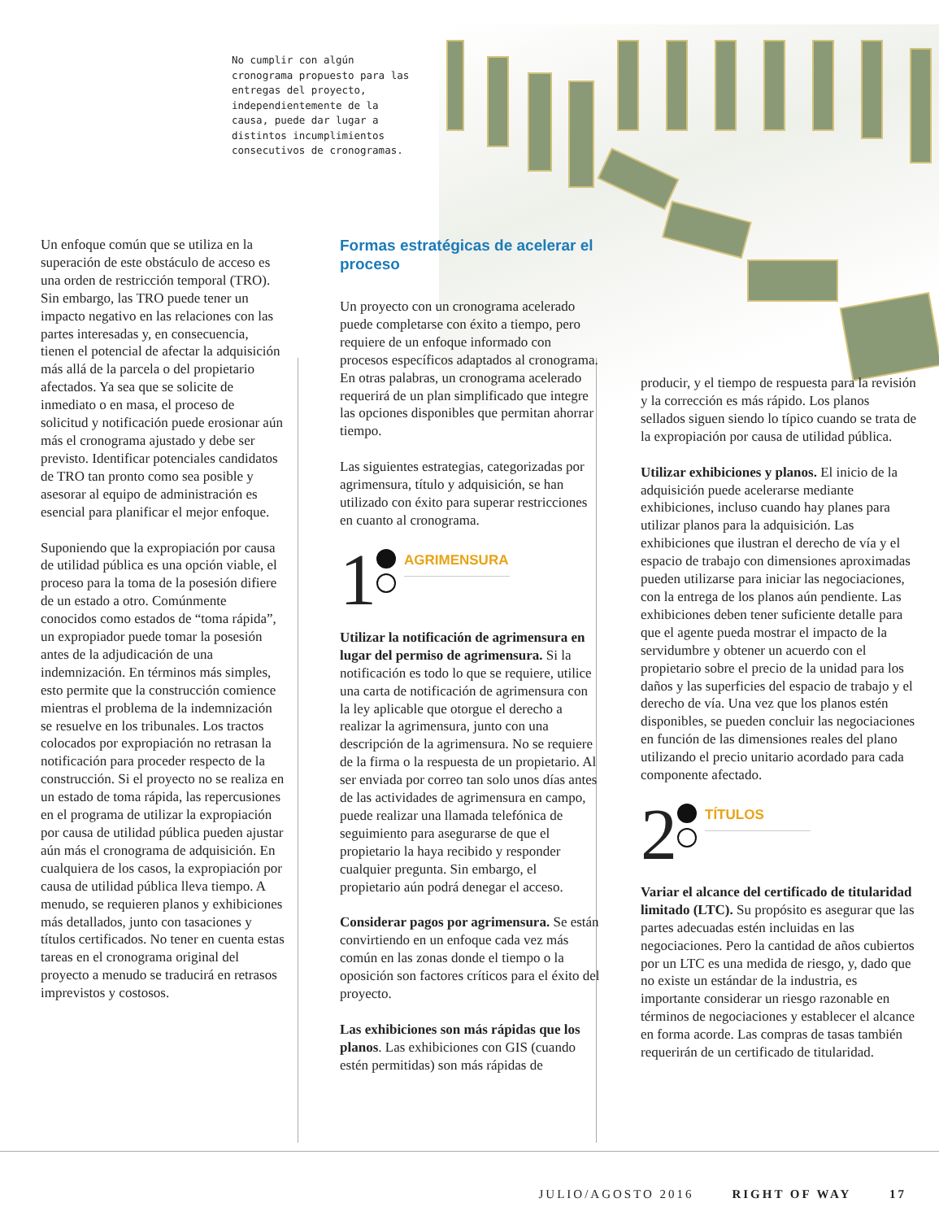No cumplir con algún cronograma propuesto para las entregas del proyecto, independientemente de la causa, puede dar lugar a distintos incumplimientos consecutivos de cronogramas.
Un enfoque común que se utiliza en la superación de este obstáculo de acceso es una orden de restricción temporal (TRO). Sin embargo, las TRO puede tener un impacto negativo en las relaciones con las partes interesadas y, en consecuencia, tienen el potencial de afectar la adquisición más allá de la parcela o del propietario afectados. Ya sea que se solicite de inmediato o en masa, el proceso de solicitud y notificación puede erosionar aún más el cronograma ajustado y debe ser previsto. Identificar potenciales candidatos de TRO tan pronto como sea posible y asesorar al equipo de administración es esencial para planificar el mejor enfoque.
Suponiendo que la expropiación por causa de utilidad pública es una opción viable, el proceso para la toma de la posesión difiere de un estado a otro. Comúnmente conocidos como estados de “toma rápida”, un expropiador puede tomar la posesión antes de la adjudicación de una indemnización. En términos más simples, esto permite que la construcción comience mientras el problema de la indemnización se resuelve en los tribunales. Los tractos colocados por expropiación no retrasan la notificación para proceder respecto de la construcción. Si el proyecto no se realiza en un estado de toma rápida, las repercusiones en el programa de utilizar la expropiación por causa de utilidad pública pueden ajustar aún más el cronograma de adquisición. En cualquiera de los casos, la expropiación por causa de utilidad pública lleva tiempo. A menudo, se requieren planos y exhibiciones más detallados, junto con tasaciones y títulos certificados. No tener en cuenta estas tareas en el cronograma original del proyecto a menudo se traducirá en retrasos imprevistos y costosos.
Formas estratégicas de acelerar el proceso
Un proyecto con un cronograma acelerado puede completarse con éxito a tiempo, pero requiere de un enfoque informado con procesos específicos adaptados al cronograma. En otras palabras, un cronograma acelerado requerirá de un plan simplificado que integre las opciones disponibles que permitan ahorrar tiempo.
Las siguientes estrategias, categorizadas por agrimensura, título y adquisición, se han utilizado con éxito para superar restricciones en cuanto al cronograma.
1
AGRIMENSURA
Utilizar la notificación de agrimensura en lugar del permiso de agrimensura. Si la notificación es todo lo que se requiere, utilice una carta de notificación de agrimensura con la ley aplicable que otorgue el derecho a realizar la agrimensura, junto con una descripción de la agrimensura. No se requiere de la firma o la respuesta de un propietario. Al ser enviada por correo tan solo unos días antes de las actividades de agrimensura en campo, puede realizar una llamada telefónica de seguimiento para asegurarse de que el propietario la haya recibido y responder cualquier pregunta. Sin embargo, el propietario aún podrá denegar el acceso.
Considerar pagos por agrimensura. Se están convirtiendo en un enfoque cada vez más común en las zonas donde el tiempo o la oposición son factores críticos para el éxito del proyecto.
Las exhibiciones son más rápidas que los planos. Las exhibiciones con GIS (cuando estén permitidas) son más rápidas de
producir, y el tiempo de respuesta para la revisión y la corrección es más rápido. Los planos sellados siguen siendo lo típico cuando se trata de la expropiación por causa de utilidad pública.
Utilizar exhibiciones y planos. El inicio de la adquisición puede acelerarse mediante exhibiciones, incluso cuando hay planes para utilizar planos para la adquisición. Las exhibiciones que ilustran el derecho de vía y el espacio de trabajo con dimensiones aproximadas pueden utilizarse para iniciar las negociaciones, con la entrega de los planos aún pendiente. Las exhibiciones deben tener suficiente detalle para que el agente pueda mostrar el impacto de la servidumbre y obtener un acuerdo con el propietario sobre el precio de la unidad para los daños y las superficies del espacio de trabajo y el derecho de vía. Una vez que los planos estén disponibles, se pueden concluir las negociaciones en función de las dimensiones reales del plano utilizando el precio unitario acordado para cada componente afectado.
2
TÍTULOS
Variar el alcance del certificado de titularidad limitado (LTC). Su propósito es asegurar que las partes adecuadas estén incluidas en las negociaciones. Pero la cantidad de años cubiertos por un LTC es una medida de riesgo, y, dado que no existe un estándar de la industria, es importante considerar un riesgo razonable en términos de negociaciones y establecer el alcance en forma acorde. Las compras de tasas también requerirán de un certificado de titularidad.
JULIO/AGOSTO 2016 RIGHT OF WAY 17